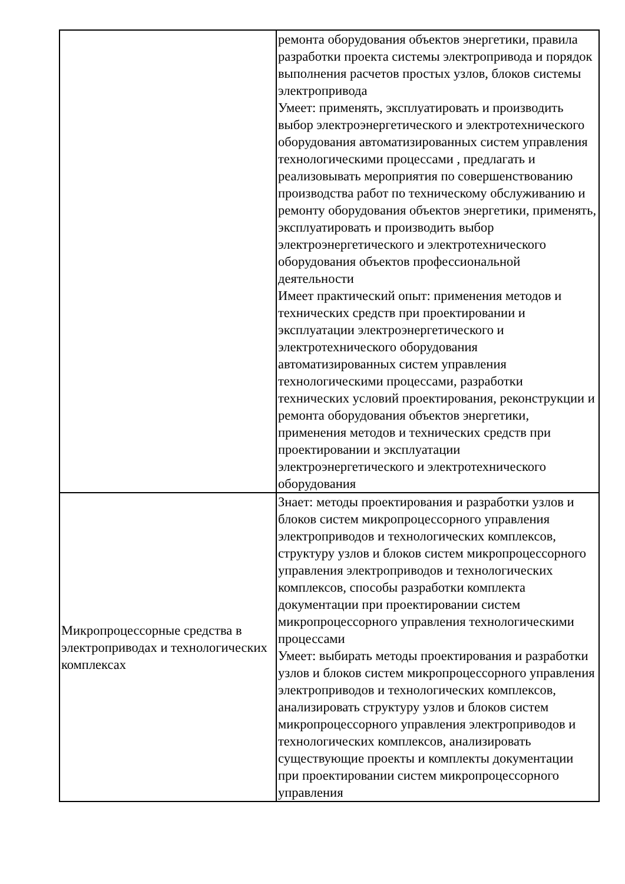| | ремонта оборудования объектов энергетики, правила разработки проекта системы электропривода и порядок выполнения расчетов простых узлов, блоков системы электропривода Умеет: применять, эксплуатировать и производить выбор электроэнергетического и электротехнического оборудования автоматизированных систем управления технологическими процессами , предлагать и реализовывать мероприятия по совершенствованию производства работ по техническому обслуживанию и ремонту оборудования объектов энергетики, применять, эксплуатировать и производить выбор электроэнергетического и электротехнического оборудования объектов профессиональной деятельности Имеет практический опыт: применения методов и технических средств при проектировании и эксплуатации электроэнергетического и электротехнического оборудования автоматизированных систем управления технологическими процессами, разработки технических условий проектирования, реконструкции и ремонта оборудования объектов энергетики, применения методов и технических средств при проектировании и эксплуатации электроэнергетического и электротехнического оборудования |
| Микропроцессорные средства в электроприводах и технологических комплексах | Знает: методы проектирования и разработки узлов и блоков систем микропроцессорного управления электроприводов и технологических комплексов, структуру узлов и блоков систем микропроцессорного управления электроприводов и технологических комплексов, способы разработки комплекта документации при проектировании систем микропроцессорного управления технологическими процессами Умеет: выбирать методы проектирования и разработки узлов и блоков систем микропроцессорного управления электроприводов и технологических комплексов, анализировать структуру узлов и блоков систем микропроцессорного управления электроприводов и технологических комплексов, анализировать существующие проекты и комплекты документации при проектировании систем микропроцессорного управления |